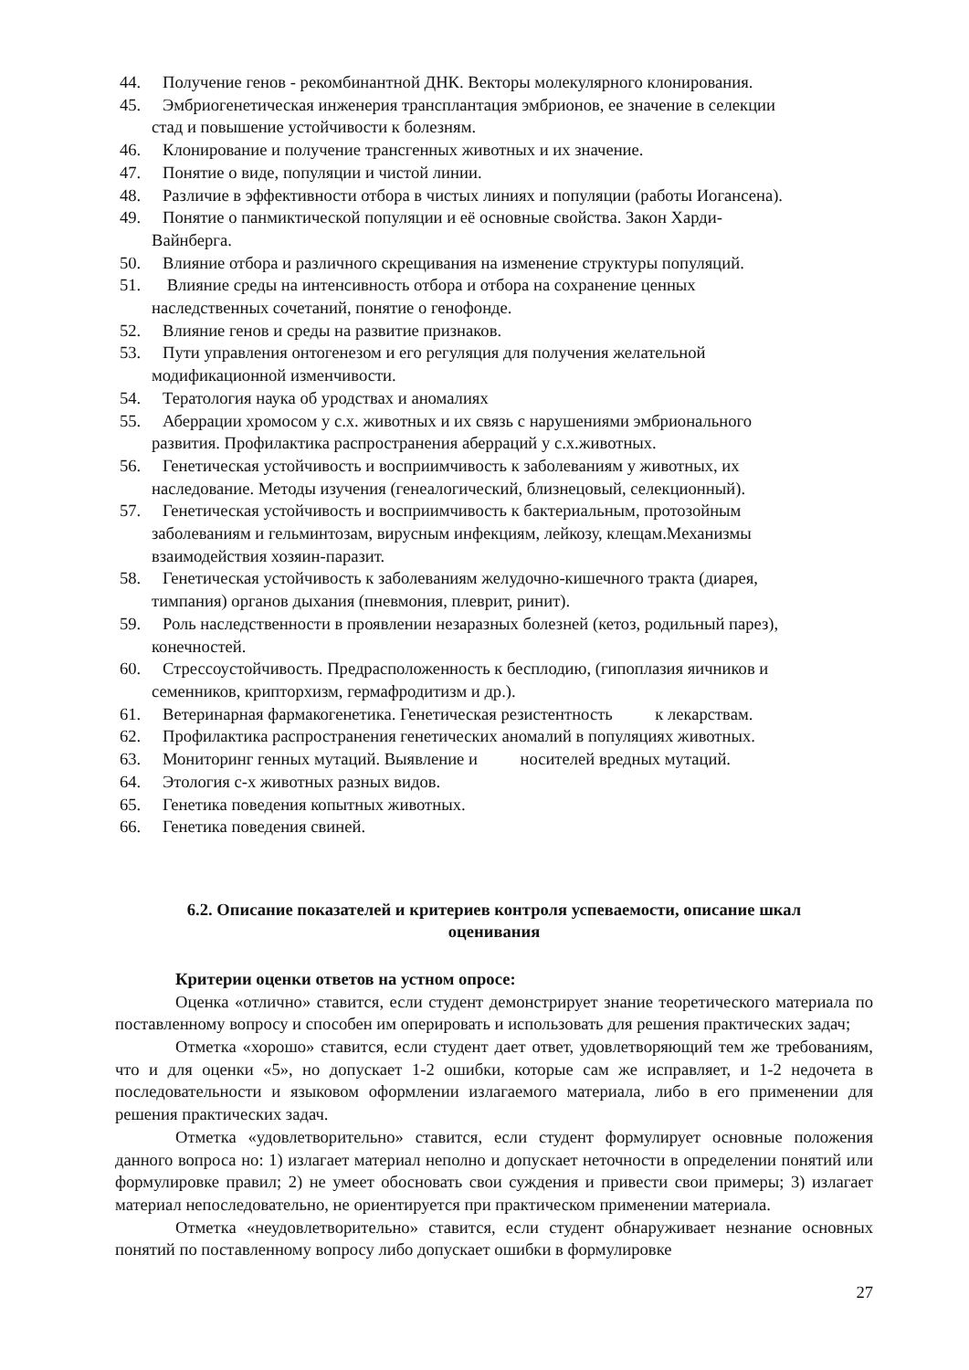44. Получение генов - рекомбинантной ДНК. Векторы молекулярного клонирования.
45. Эмбриогенетическая инженерия трансплантация эмбрионов, ее значение в селекции
стад и повышение устойчивости к болезням.
46. Клонирование и получение трансгенных животных и их значение.
47. Понятие о виде, популяции и чистой линии.
48. Различие в эффективности отбора в чистых линиях и популяции (работы Иогансена).
49. Понятие о панмиктической популяции и её основные свойства. Закон Харди-
Вайнберга.
50. Влияние отбора и различного скрещивания на изменение структуры популяций.
51. Влияние среды на интенсивность отбора и отбора на сохранение ценных
наследственных сочетаний, понятие о генофонде.
52. Влияние генов и среды на развитие признаков.
53. Пути управления онтогенезом и его регуляция для получения желательной
модификационной изменчивости.
54. Тератология наука об уродствах и аномалиях
55. Аберрации хромосом у с.х. животных и их связь с нарушениями эмбрионального
развития. Профилактика распространения аберраций у с.х.животных.
56. Генетическая устойчивость и восприимчивость к заболеваниям у животных, их
наследование. Методы изучения (генеалогический, близнецовый, селекционный).
57. Генетическая устойчивость и восприимчивость к бактериальным, протозойным
заболеваниям и гельминтозам, вирусным инфекциям, лейкозу, клещам.Механизмы
взаимодействия хозяин-паразит.
58. Генетическая устойчивость к заболеваниям желудочно-кишечного тракта (диарея,
тимпания) органов дыхания (пневмония, плеврит, ринит).
59. Роль наследственности в проявлении незаразных болезней (кетоз, родильный парез),
конечностей.
60. Стрессоустойчивость. Предрасположенность к бесплодию, (гипоплазия яичников и
семенников, крипторхизм, гермафродитизм и др.).
61. Ветеринарная фармакогенетика. Генетическая резистентность к лекарствам.
62. Профилактика распространения генетических аномалий в популяциях животных.
63. Мониторинг генных мутаций. Выявление и носителей вредных мутаций.
64. Этология с-х животных разных видов.
65. Генетика поведения копытных животных.
66. Генетика поведения свиней.
6.2. Описание показателей и критериев контроля успеваемости, описание шкал
оценивания
Критерии оценки ответов на устном опросе:
Оценка «отлично» ставится, если студент демонстрирует знание теоретического материала по поставленному вопросу и способен им оперировать и использовать для решения практических задач;
Отметка «хорошо» ставится, если студент дает ответ, удовлетворяющий тем же требованиям, что и для оценки «5», но допускает 1-2 ошибки, которые сам же исправляет, и 1-2 недочета в последовательности и языковом оформлении излагаемого материала, либо в его применении для решения практических задач.
Отметка «удовлетворительно» ставится, если студент формулирует основные положения данного вопроса но: 1) излагает материал неполно и допускает неточности в определении понятий или формулировке правил; 2) не умеет обосновать свои суждения и привести свои примеры; 3) излагает материал непоследовательно, не ориентируется при практическом применении материала.
Отметка «неудовлетворительно» ставится, если студент обнаруживает незнание основных понятий по поставленному вопросу либо допускает ошибки в формулировке
27